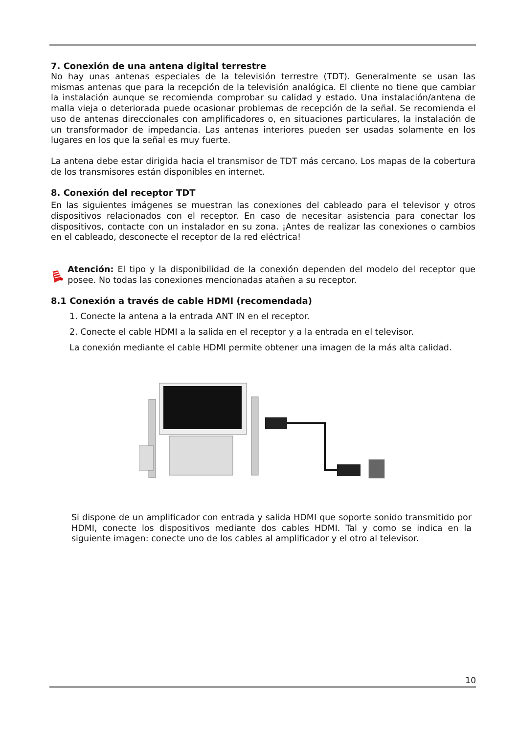7. Conexión de una antena digital terrestre
No hay unas antenas especiales de la televisión terrestre (TDT). Generalmente se usan las mismas antenas que para la recepción de la televisión analógica. El cliente no tiene que cambiar la instalación aunque se recomienda comprobar su calidad y estado. Una instalación/antena de malla vieja o deteriorada puede ocasionar problemas de recepción de la señal. Se recomienda el uso de antenas direccionales con amplificadores o, en situaciones particulares, la instalación de un transformador de impedancia. Las antenas interiores pueden ser usadas solamente en los lugares en los que la señal es muy fuerte.
La antena debe estar dirigida hacia el transmisor de TDT más cercano. Los mapas de la cobertura de los transmisores están disponibles en internet.
8. Conexión del receptor TDT
En las siguientes imágenes se muestran las conexiones del cableado para el televisor y otros dispositivos relacionados con el receptor. En caso de necesitar asistencia para conectar los dispositivos, contacte con un instalador en su zona. ¡Antes de realizar las conexiones o cambios en el cableado, desconecte el receptor de la red eléctrica!
Atención: El tipo y la disponibilidad de la conexión dependen del modelo del receptor que posee. No todas las conexiones mencionadas atañen a su receptor.
8.1 Conexión a través de cable HDMI (recomendada)
1. Conecte la antena a la entrada ANT IN en el receptor.
2. Conecte el cable HDMI a la salida en el receptor y a la entrada en el televisor.
La conexión mediante el cable HDMI permite obtener una imagen de la más alta calidad.
Si dispone de un amplificador con entrada y salida HDMI que soporte sonido transmitido por HDMI, conecte los dispositivos mediante dos cables HDMI. Tal y como se indica en la siguiente imagen: conecte uno de los cables al amplificador y el otro al televisor.
10